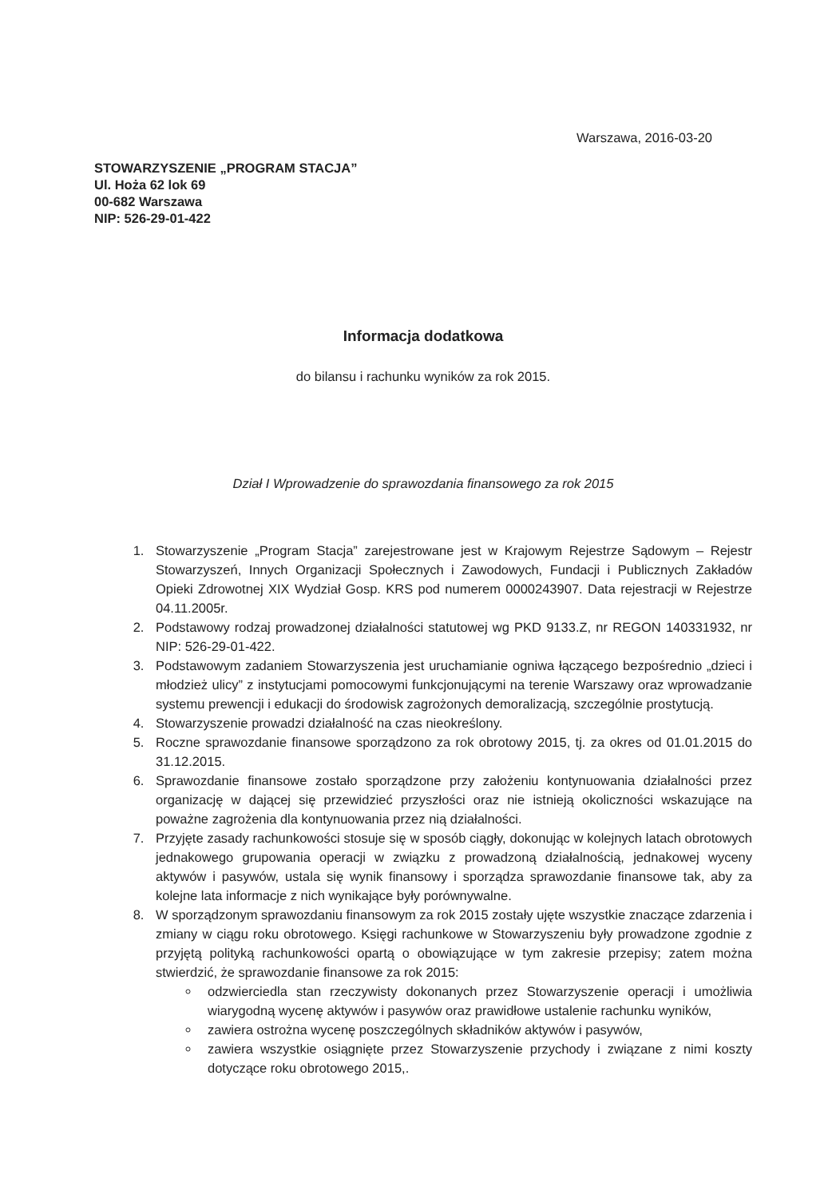Warszawa, 2016-03-20
STOWARZYSZENIE „PROGRAM STACJA”
Ul. Hoża 62 lok 69
00-682 Warszawa
NIP: 526-29-01-422
Informacja dodatkowa
do bilansu i rachunku wyników za rok 2015.
Dział I Wprowadzenie do sprawozdania finansowego za rok 2015
1. Stowarzyszenie „Program Stacja” zarejestrowane jest w Krajowym Rejestrze Sądowym – Rejestr Stowarzyszeń, Innych Organizacji Społecznych i Zawodowych, Fundacji i Publicznych Zakładów Opieki Zdrowotnej XIX Wydział Gosp. KRS pod numerem 0000243907. Data rejestracji w Rejestrze 04.11.2005r.
2. Podstawowy rodzaj prowadzonej działalności statutowej wg PKD 9133.Z, nr REGON 140331932, nr NIP: 526-29-01-422.
3. Podstawowym zadaniem Stowarzyszenia jest uruchamianie ogniwa łączącego bezpośrednio „dzieci i młodzież ulicy” z instytucjami pomocowymi funkcjonującymi na terenie Warszawy oraz wprowadzanie systemu prewencji i edukacji do środowisk zagrożonych demoralizacją, szczególnie prostytucją.
4. Stowarzyszenie prowadzi działalność na czas nieokreślony.
5. Roczne sprawozdanie finansowe sporządzono za rok obrotowy 2015, tj. za okres od 01.01.2015 do 31.12.2015.
6. Sprawozdanie finansowe zostało sporządzone przy założeniu kontynuowania działalności przez organizację w dającej się przewidzieć przyszłości oraz nie istnieją okoliczności wskazujące na poważne zagrożenia dla kontynuowania przez nią działalności.
7. Przyjęte zasady rachunkowości stosuje się w sposób ciągły, dokonując w kolejnych latach obrotowych jednakowego grupowania operacji w związku z prowadzoną działalnością, jednakowej wyceny aktywów i pasywów, ustala się wynik finansowy i sporządza sprawozdanie finansowe tak, aby za kolejne lata informacje z nich wynikające były porównywalne.
8. W sporządzonym sprawozdaniu finansowym za rok 2015 zostały ujęte wszystkie znaczące zdarzenia i zmiany w ciągu roku obrotowego. Księgi rachunkowe w Stowarzyszeniu były prowadzone zgodnie z przyjętą polityką rachunkowości opartą o obowiązujące w tym zakresie przepisy; zatem można stwierdzić, że sprawozdanie finansowe za rok 2015:
odzwierciedla stan rzeczywisty dokonanych przez Stowarzyszenie operacji i umożliwia wiarygodną wycenę aktywów i pasywów oraz prawidłowe ustalenie rachunku wyników,
zawiera ostrożna wycenę poszczególnych składników aktywów i pasywów,
zawiera wszystkie osiągnięte przez Stowarzyszenie przychody i związane z nimi koszty dotyczące roku obrotowego 2015,.